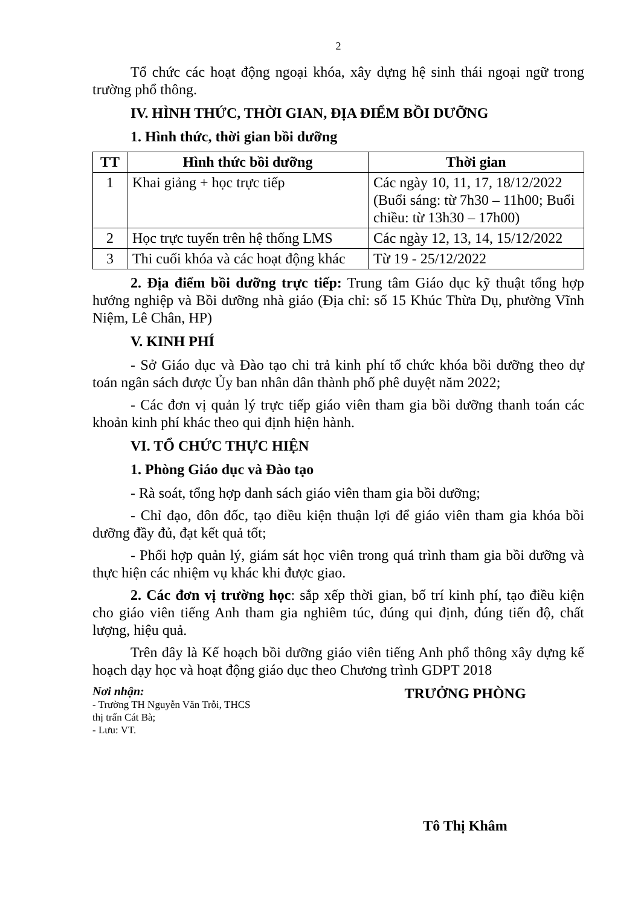2
Tổ chức các hoạt động ngoại khóa, xây dựng hệ sinh thái ngoại ngữ trong trường phổ thông.
IV. HÌNH THỨC, THỜI GIAN, ĐỊA ĐIỂM BỒI DƯỠNG
1. Hình thức, thời gian bồi dưỡng
| TT | Hình thức bồi dưỡng | Thời gian |
| --- | --- | --- |
| 1 | Khai giảng + học trực tiếp | Các ngày 10, 11, 17, 18/12/2022 (Buổi sáng: từ 7h30 – 11h00; Buổi chiều: từ 13h30 – 17h00) |
| 2 | Học trực tuyến trên hệ thống LMS | Các ngày 12, 13, 14, 15/12/2022 |
| 3 | Thi cuối khóa và các hoạt động khác | Từ 19 - 25/12/2022 |
2. Địa điểm bồi dưỡng trực tiếp: Trung tâm Giáo dục kỹ thuật tổng hợp hướng nghiệp và Bồi dưỡng nhà giáo (Địa chỉ: số 15 Khúc Thừa Dụ, phường Vĩnh Niệm, Lê Chân, HP)
V. KINH PHÍ
- Sở Giáo dục và Đào tạo chi trả kinh phí tổ chức khóa bồi dưỡng theo dự toán ngân sách được Ủy ban nhân dân thành phố phê duyệt năm 2022;
- Các đơn vị quản lý trực tiếp giáo viên tham gia bồi dưỡng thanh toán các khoản kinh phí khác theo qui định hiện hành.
VI. TỔ CHỨC THỰC HIỆN
1. Phòng Giáo dục và Đào tạo
- Rà soát, tổng hợp danh sách giáo viên tham gia bồi dưỡng;
- Chỉ đạo, đôn đốc, tạo điều kiện thuận lợi để giáo viên tham gia khóa bồi dưỡng đầy đủ, đạt kết quả tốt;
- Phối hợp quản lý, giám sát học viên trong quá trình tham gia bồi dưỡng và thực hiện các nhiệm vụ khác khi được giao.
2. Các đơn vị trường học: sắp xếp thời gian, bố trí kinh phí, tạo điều kiện cho giáo viên tiếng Anh tham gia nghiêm túc, đúng qui định, đúng tiến độ, chất lượng, hiệu quả.
Trên đây là Kế hoạch bồi dưỡng giáo viên tiếng Anh phổ thông xây dựng kế hoạch dạy học và hoạt động giáo dục theo Chương trình GDPT 2018
Nơi nhận:
- Trường TH Nguyễn Văn Trỗi, THCS
thị trấn Cát Bà;
- Lưu: VT.
TRƯỞNG PHÒNG
Tô Thị Khâm